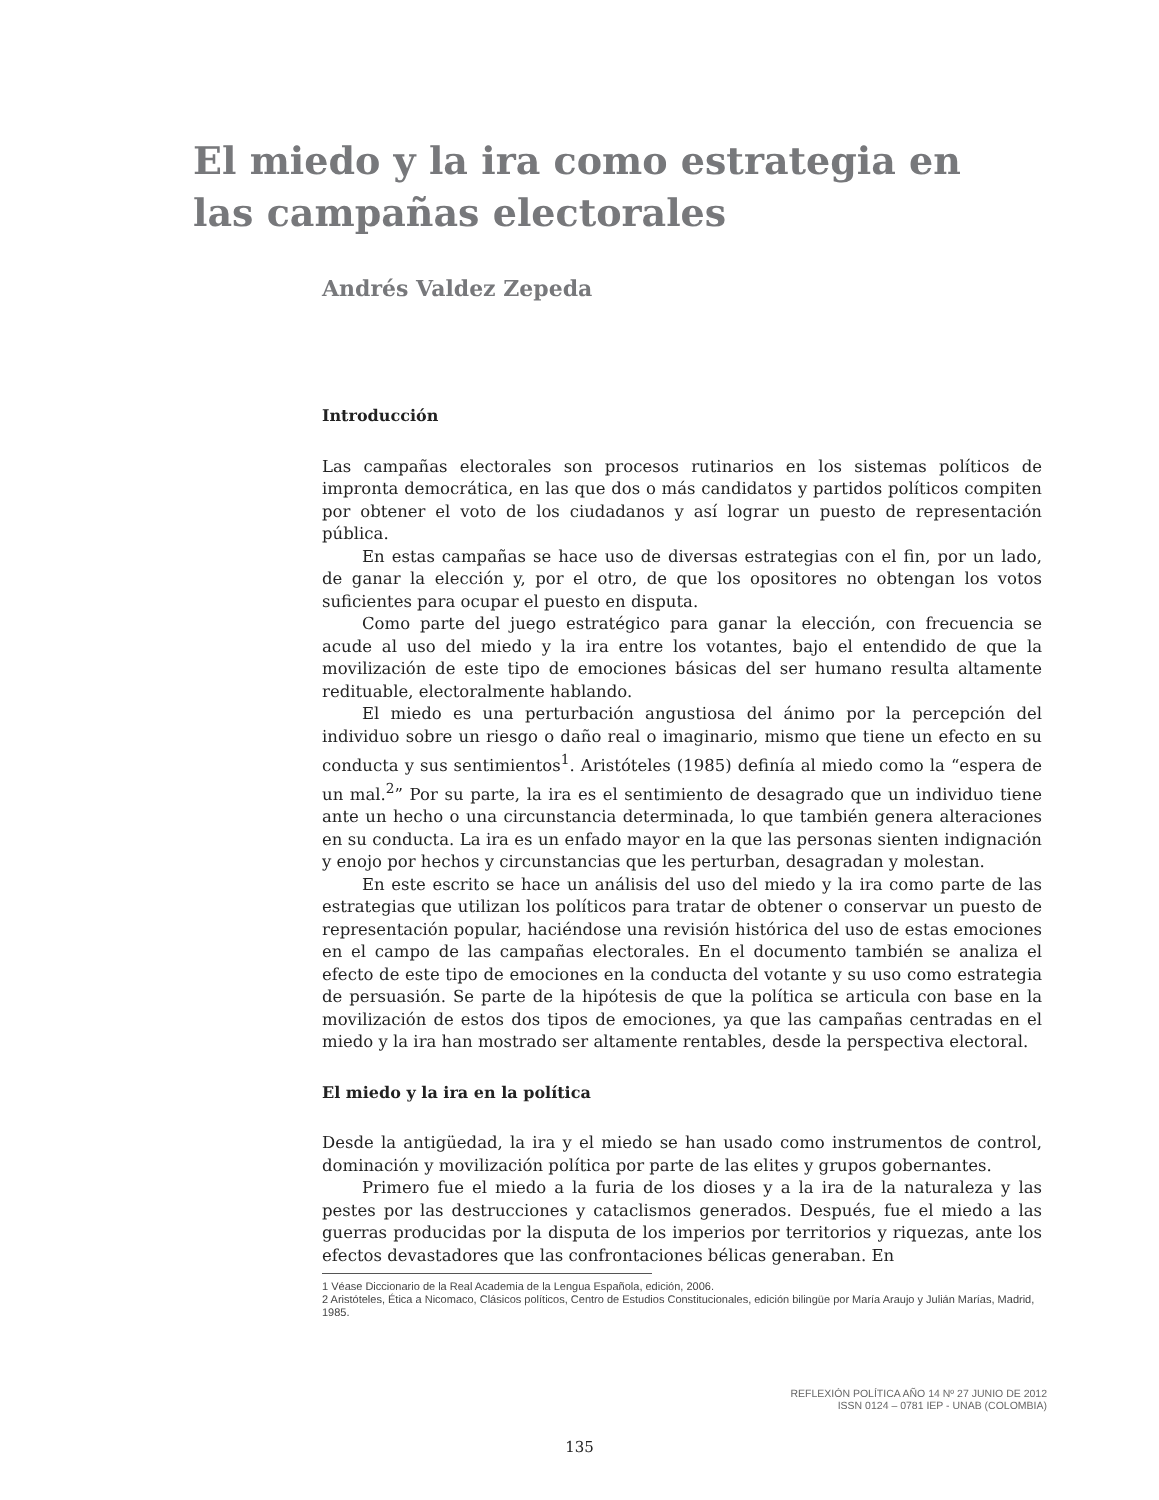El miedo y la ira como estrategia en las campañas electorales
Andrés Valdez Zepeda
Introducción
Las campañas electorales son procesos rutinarios en los sistemas políticos de impronta democrática, en las que dos o más candidatos y partidos políticos compiten por obtener el voto de los ciudadanos y así lograr un puesto de representación pública.
En estas campañas se hace uso de diversas estrategias con el fin, por un lado, de ganar la elección y, por el otro, de que los opositores no obtengan los votos suficientes para ocupar el puesto en disputa.
Como parte del juego estratégico para ganar la elección, con frecuencia se acude al uso del miedo y la ira entre los votantes, bajo el entendido de que la movilización de este tipo de emociones básicas del ser humano resulta altamente redituable, electoralmente hablando.
El miedo es una perturbación angustiosa del ánimo por la percepción del individuo sobre un riesgo o daño real o imaginario, mismo que tiene un efecto en su conducta y sus sentimientos<sup>1</sup>. Aristóteles (1985) definía al miedo como la “espera de un mal.<sup>2</sup>” Por su parte, la ira es el sentimiento de desagrado que un individuo tiene ante un hecho o una circunstancia determinada, lo que también genera alteraciones en su conducta. La ira es un enfado mayor en la que las personas sienten indignación y enojo por hechos y circunstancias que les perturban, desagradan y molestan.
En este escrito se hace un análisis del uso del miedo y la ira como parte de las estrategias que utilizan los políticos para tratar de obtener o conservar un puesto de representación popular, haciéndose una revisión histórica del uso de estas emociones en el campo de las campañas electorales. En el documento también se analiza el efecto de este tipo de emociones en la conducta del votante y su uso como estrategia de persuasión. Se parte de la hipótesis de que la política se articula con base en la movilización de estos dos tipos de emociones, ya que las campañas centradas en el miedo y la ira han mostrado ser altamente rentables, desde la perspectiva electoral.
El miedo y la ira en la política
Desde la antigüedad, la ira y el miedo se han usado como instrumentos de control, dominación y movilización política por parte de las elites y grupos gobernantes.
Primero fue el miedo a la furia de los dioses y a la ira de la naturaleza y las pestes por las destrucciones y cataclismos generados. Después, fue el miedo a las guerras producidas por la disputa de los imperios por territorios y riquezas, ante los efectos devastadores que las confrontaciones bélicas generaban. En
1 Véase Diccionario de la Real Academia de la Lengua Española, edición, 2006.
2 Aristóteles, Ética a Nicomaco, Clásicos políticos, Centro de Estudios Constitucionales, edición bilingüe por María Araujo y Julián Marías, Madrid, 1985.
REFLEXIÓN POLÍTICA AÑO 14 Nº 27 JUNIO DE 2012
ISSN 0124 – 0781 IEP - UNAB (COLOMBIA)
135